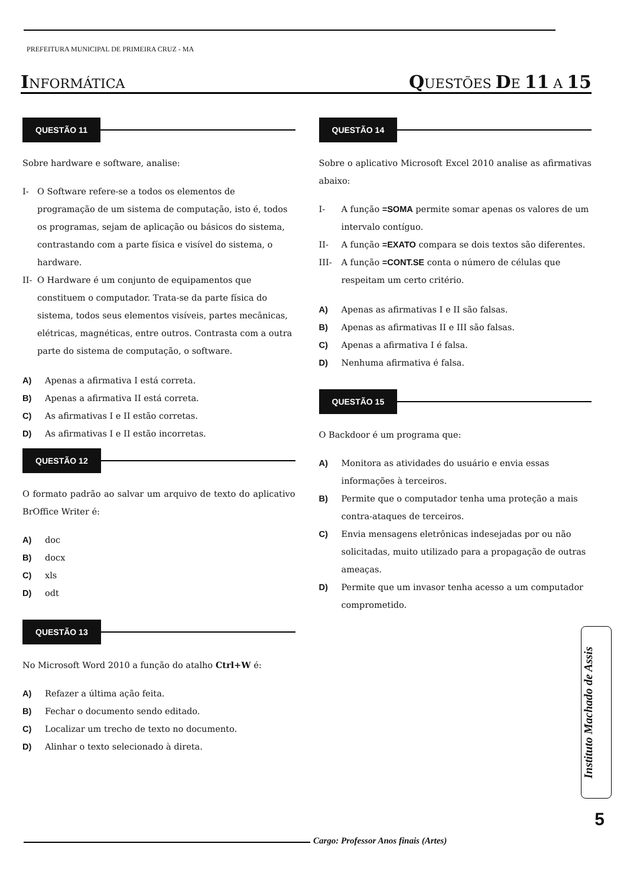PREFEITURA MUNICIPAL DE PRIMEIRA CRUZ - MA
INFORMÁTICA
QUESTÕES DE 11 A 15
QUESTÃO 11
Sobre hardware e software, analise:
I- O Software refere-se a todos os elementos de programação de um sistema de computação, isto é, todos os programas, sejam de aplicação ou básicos do sistema, contrastando com a parte física e visível do sistema, o hardware.
II- O Hardware é um conjunto de equipamentos que constituem o computador. Trata-se da parte física do sistema, todos seus elementos visíveis, partes mecânicas, elétricas, magnéticas, entre outros. Contrasta com a outra parte do sistema de computação, o software.
A) Apenas a afirmativa I está correta.
B) Apenas a afirmativa II está correta.
C) As afirmativas I e II estão corretas.
D) As afirmativas I e II estão incorretas.
QUESTÃO 12
O formato padrão ao salvar um arquivo de texto do aplicativo BrOffice Writer é:
A) doc
B) docx
C) xls
D) odt
QUESTÃO 13
No Microsoft Word 2010 a função do atalho Ctrl+W é:
A) Refazer a última ação feita.
B) Fechar o documento sendo editado.
C) Localizar um trecho de texto no documento.
D) Alinhar o texto selecionado à direta.
QUESTÃO 14
Sobre o aplicativo Microsoft Excel 2010 analise as afirmativas abaixo:
I- A função =SOMA permite somar apenas os valores de um intervalo contíguo.
II- A função =EXATO compara se dois textos são diferentes.
III- A função =CONT.SE conta o número de células que respeitam um certo critério.
A) Apenas as afirmativas I e II são falsas.
B) Apenas as afirmativas II e III são falsas.
C) Apenas a afirmativa I é falsa.
D) Nenhuma afirmativa é falsa.
QUESTÃO 15
O Backdoor é um programa que:
A) Monitora as atividades do usuário e envia essas informações à terceiros.
B) Permite que o computador tenha uma proteção a mais contra-ataques de terceiros.
C) Envia mensagens eletrônicas indesejadas por ou não solicitadas, muito utilizado para a propagação de outras ameaças.
D) Permite que um invasor tenha acesso a um computador comprometido.
Instituto Machado de Assis
5
Cargo: Professor Anos finais (Artes)